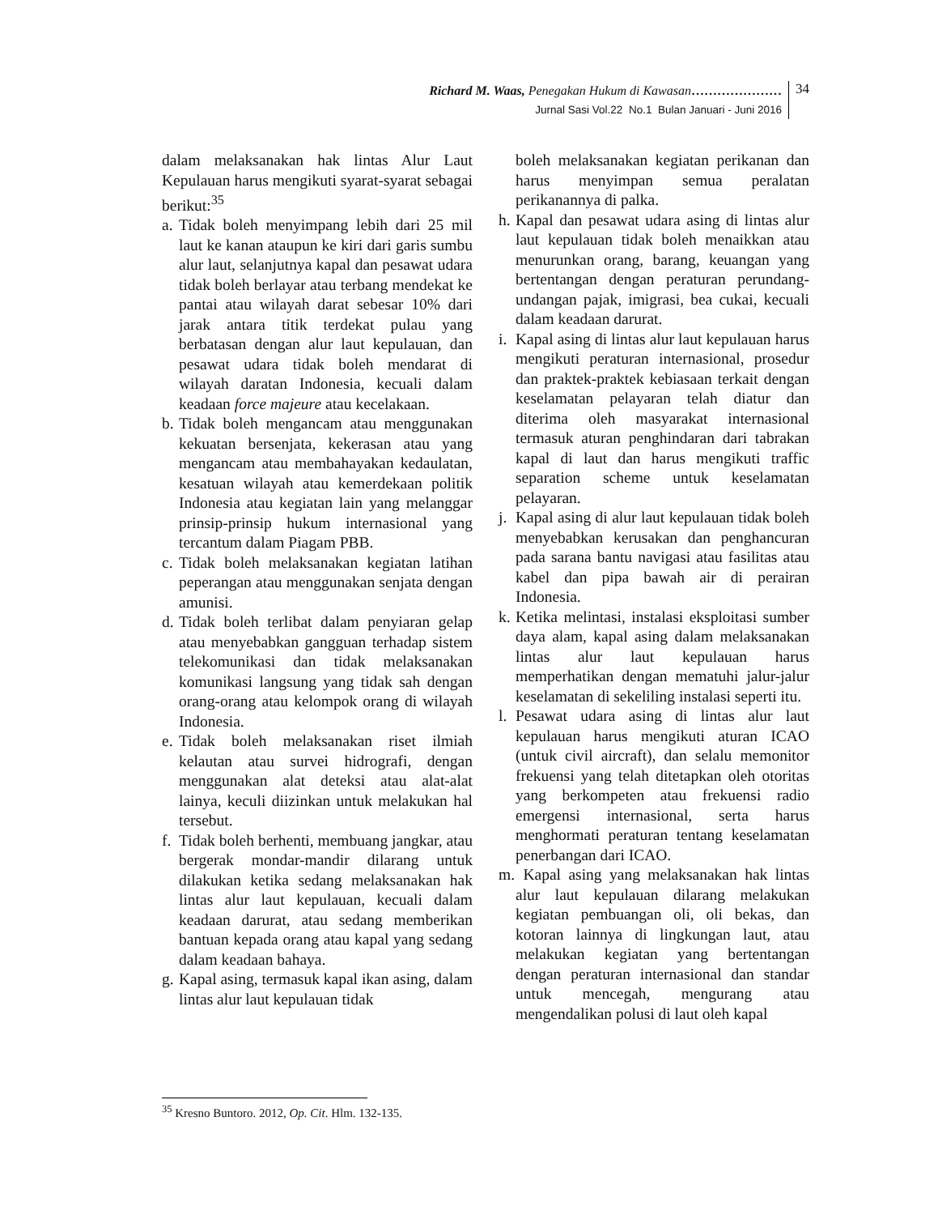Richard M. Waas, Penegakan Hukum di Kawasan…………………
Jurnal Sasi Vol.22 No.1 Bulan Januari - Juni 2016
34
dalam melaksanakan hak lintas Alur Laut Kepulauan harus mengikuti syarat-syarat sebagai berikut:<sup>35</sup>
a. Tidak boleh menyimpang lebih dari 25 mil laut ke kanan ataupun ke kiri dari garis sumbu alur laut, selanjutnya kapal dan pesawat udara tidak boleh berlayar atau terbang mendekat ke pantai atau wilayah darat sebesar 10% dari jarak antara titik terdekat pulau yang berbatasan dengan alur laut kepulauan, dan pesawat udara tidak boleh mendarat di wilayah daratan Indonesia, kecuali dalam keadaan force majeure atau kecelakaan.
b. Tidak boleh mengancam atau menggunakan kekuatan bersenjata, kekerasan atau yang mengancam atau membahayakan kedaulatan, kesatuan wilayah atau kemerdekaan politik Indonesia atau kegiatan lain yang melanggar prinsip-prinsip hukum internasional yang tercantum dalam Piagam PBB.
c. Tidak boleh melaksanakan kegiatan latihan peperangan atau menggunakan senjata dengan amunisi.
d. Tidak boleh terlibat dalam penyiaran gelap atau menyebabkan gangguan terhadap sistem telekomunikasi dan tidak melaksanakan komunikasi langsung yang tidak sah dengan orang-orang atau kelompok orang di wilayah Indonesia.
e. Tidak boleh melaksanakan riset ilmiah kelautan atau survei hidrografi, dengan menggunakan alat deteksi atau alat-alat lainya, keculi diizinkan untuk melakukan hal tersebut.
f. Tidak boleh berhenti, membuang jangkar, atau bergerak mondar-mandir dilarang untuk dilakukan ketika sedang melaksanakan hak lintas alur laut kepulauan, kecuali dalam keadaan darurat, atau sedang memberikan bantuan kepada orang atau kapal yang sedang dalam keadaan bahaya.
g. Kapal asing, termasuk kapal ikan asing, dalam lintas alur laut kepulauan tidak
boleh melaksanakan kegiatan perikanan dan harus menyimpan semua peralatan perikanannya di palka.
h. Kapal dan pesawat udara asing di lintas alur laut kepulauan tidak boleh menaikkan atau menurunkan orang, barang, keuangan yang bertentangan dengan peraturan perundang-undangan pajak, imigrasi, bea cukai, kecuali dalam keadaan darurat.
i. Kapal asing di lintas alur laut kepulauan harus mengikuti peraturan internasional, prosedur dan praktek-praktek kebiasaan terkait dengan keselamatan pelayaran telah diatur dan diterima oleh masyarakat internasional termasuk aturan penghindaran dari tabrakan kapal di laut dan harus mengikuti traffic separation scheme untuk keselamatan pelayaran.
j. Kapal asing di alur laut kepulauan tidak boleh menyebabkan kerusakan dan penghancuran pada sarana bantu navigasi atau fasilitas atau kabel dan pipa bawah air di perairan Indonesia.
k. Ketika melintasi, instalasi eksploitasi sumber daya alam, kapal asing dalam melaksanakan lintas alur laut kepulauan harus memperhatikan dengan mematuhi jalur-jalur keselamatan di sekeliling instalasi seperti itu.
l. Pesawat udara asing di lintas alur laut kepulauan harus mengikuti aturan ICAO (untuk civil aircraft), dan selalu memonitor frekuensi yang telah ditetapkan oleh otoritas yang berkompeten atau frekuensi radio emergensi internasional, serta harus menghormati peraturan tentang keselamatan penerbangan dari ICAO.
m. Kapal asing yang melaksanakan hak lintas alur laut kepulauan dilarang melakukan kegiatan pembuangan oli, oli bekas, dan kotoran lainnya di lingkungan laut, atau melakukan kegiatan yang bertentangan dengan peraturan internasional dan standar untuk mencegah, mengurang atau mengendalikan polusi di laut oleh kapal
<sup>35</sup> Kresno Buntoro. 2012, Op. Cit. Hlm. 132-135.